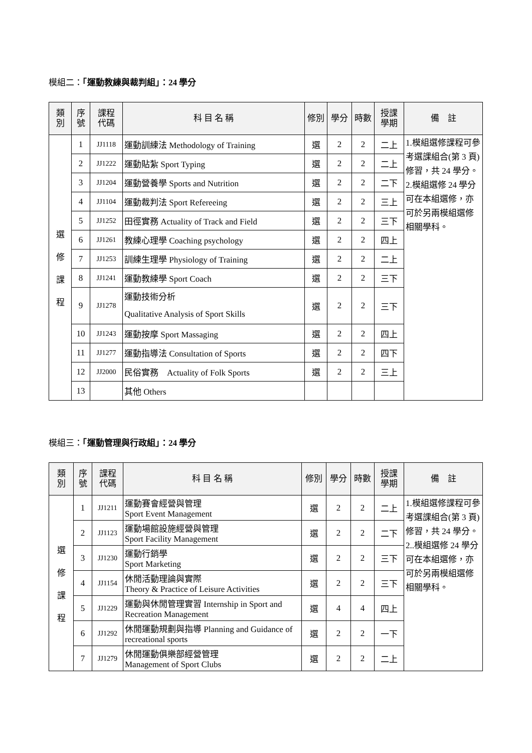模組二：「運動教練與裁判組」：24 學分
| 類 別 | 序 號 | 課程 代碼 | 科 目 名 稱 | 修別 | 學分 | 時數 | 授課 學期 | 備 註 |
| --- | --- | --- | --- | --- | --- | --- | --- | --- |
| 選 修 課 程 | 1 | JJ1118 | 運動訓練法 Methodology of Training | 選 | 2 | 2 | 二上 | 1.模組選修課程可參考選課組合(第 3 頁)修習，共 24 學分。 2.模組選修 24 學分可在本組選修，亦可於另兩模組選修相關學科。 |
| | 2 | JJ1222 | 運動貼紮 Sport Typing | 選 | 2 | 2 | 二上 | |
| | 3 | JJ1204 | 運動營養學 Sports and Nutrition | 選 | 2 | 2 | 二下 | |
| | 4 | JJ1104 | 運動裁判法 Sport Refereeing | 選 | 2 | 2 | 三上 | |
| | 5 | JJ1252 | 田徑實務 Actuality of Track and Field | 選 | 2 | 2 | 三下 | |
| | 6 | JJ1261 | 教練心理學 Coaching psychology | 選 | 2 | 2 | 四上 | |
| | 7 | JJ1253 | 訓練生理學 Physiology of Training | 選 | 2 | 2 | 二上 | |
| | 8 | JJ1241 | 運動教練學 Sport Coach | 選 | 2 | 2 | 三下 | |
| | 9 | JJ1278 | 運動技術分析 Qualitative Analysis of Sport Skills | 選 | 2 | 2 | 三下 | |
| | 10 | JJ1243 | 運動按摩 Sport Massaging | 選 | 2 | 2 | 四上 | |
| | 11 | JJ1277 | 運動指導法 Consultation of Sports | 選 | 2 | 2 | 四下 | |
| | 12 | JJ2000 | 民俗實務 Actuality of Folk Sports | 選 | 2 | 2 | 三上 | |
| | 13 | | 其他 Others | | | | | |
模組三：「運動管理與行政組」：24 學分
| 類 別 | 序 號 | 課程 代碼 | 科 目 名 稱 | 修別 | 學分 | 時數 | 授課 學期 | 備 註 |
| --- | --- | --- | --- | --- | --- | --- | --- | --- |
| 選 修 課 程 | 1 | JJ1211 | 運動賽會經營與管理 Sport Event Management | 選 | 2 | 2 | 二上 | 1.模組選修課程可參考選課組合(第 3 頁)修習，共 24 學分。 2..模組選修 24 學分可在本組選修，亦可於另兩模組選修相關學科。 |
| | 2 | JJ1123 | 運動場館設施經營與管理 Sport Facility Management | 選 | 2 | 2 | 二下 | |
| | 3 | JJ1230 | 運動行銷學 Sport Marketing | 選 | 2 | 2 | 三下 | |
| | 4 | JJ1154 | 休閒活動理論與實際 Theory & Practice of Leisure Activities | 選 | 2 | 2 | 三下 | |
| | 5 | JJ1229 | 運動與休閒管理實習 Internship in Sport and Recreation Management | 選 | 4 | 4 | 四上 | |
| | 6 | JJ1292 | 休閒運動規劃與指導 Planning and Guidance of recreational sports | 選 | 2 | 2 | 一下 | |
| | 7 | JJ1279 | 休閒運動俱樂部經營管理 Management of Sport Clubs | 選 | 2 | 2 | 二上 | |